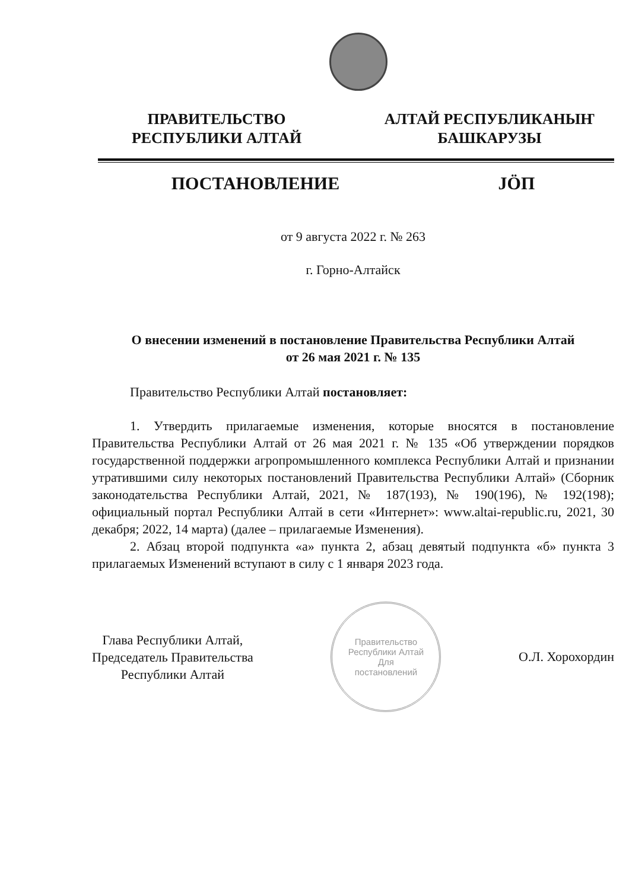ПРАВИТЕЛЬСТВО
РЕСПУБЛИКИ АЛТАЙ
АЛТАЙ РЕСПУБЛИКАНЫҤ
БАШКАРУЗЫ
ПОСТАНОВЛЕНИЕ JÖП
от 9 августа 2022 г. № 263
г. Горно-Алтайск
О внесении изменений в постановление Правительства Республики Алтай
от 26 мая 2021 г. № 135
Правительство Республики Алтай постановляет:
1. Утвердить прилагаемые изменения, которые вносятся в постановление Правительства Республики Алтай от 26 мая 2021 г. № 135 «Об утверждении порядков государственной поддержки агропромышленного комплекса Республики Алтай и признании утратившими силу некоторых постановлений Правительства Республики Алтай» (Сборник законодательства Республики Алтай, 2021, № 187(193), № 190(196), № 192(198); официальный портал Республики Алтай в сети «Интернет»: www.altai-republic.ru, 2021, 30 декабря; 2022, 14 марта) (далее – прилагаемые Изменения).
2. Абзац второй подпункта «а» пункта 2, абзац девятый подпункта «б» пункта 3 прилагаемых Изменений вступают в силу с 1 января 2023 года.
Глава Республики Алтай,
Председатель Правительства
Республики Алтай
Правительство Республики Алтай
Для
постановлений
О.Л. Хорохордин